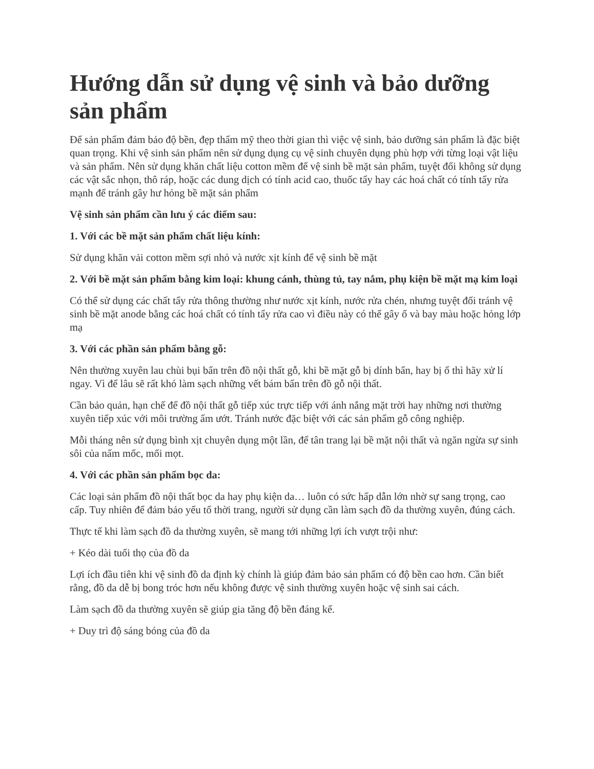Hướng dẫn sử dụng vệ sinh và bảo dưỡng sản phẩm
Để sản phẩm đảm bảo độ bền, đẹp thẩm mỹ theo thời gian thì việc vệ sinh, bảo dưỡng sản phẩm là đặc biệt quan trọng. Khi vệ sinh sản phẩm nên sử dụng dụng cụ vệ sinh chuyên dụng phù hợp với từng loại vật liệu và sản phẩm. Nên sử dụng khăn chất liệu cotton mềm để vệ sinh bề mặt sản phẩm, tuyệt đối không sử dụng các vật sắc nhọn, thô ráp, hoặc các dung dịch có tính acid cao, thuốc tẩy hay các hoá chất có tính tẩy rửa mạnh để tránh gây hư hỏng bề mặt sản phẩm
Vệ sinh sản phẩm cần lưu ý các điểm sau:
1. Với các bề mặt sản phẩm chất liệu kính:
Sử dụng khăn vải cotton mềm sợi nhỏ và nước xịt kính để vệ sinh bề mặt
2. Với bề mặt sản phẩm bằng kim loại: khung cánh, thùng tủ, tay nắm, phụ kiện bề mặt mạ kim loại
Có thể sử dụng các chất tẩy rửa thông thường như nước xịt kính, nước rửa chén, nhưng tuyệt đối tránh vệ sinh bề mặt anode bằng các hoá chất có tính tẩy rửa cao vì điều này có thể gây ố và bay màu hoặc hỏng lớp mạ
3. Với các phần sản phẩm bằng gỗ:
Nên thường xuyên lau chùi bụi bẩn trên đồ nội thất gỗ, khi bề mặt gỗ bị dính bẩn, hay bị ố thì hãy xử lí ngay. Vì để lâu sẽ rất khó làm sạch những vết bám bẩn trên đồ gỗ nội thất.
Cần bảo quản, hạn chế để đồ nội thất gỗ tiếp xúc trực tiếp với ánh nắng mặt trời hay những nơi thường xuyên tiếp xúc với môi trường ẩm ướt. Tránh nước đặc biệt với các sản phẩm gỗ công nghiệp.
Mỗi tháng nên sử dụng bình xịt chuyên dụng một lần, để tân trang lại bề mặt nội thất và ngăn ngừa sự sinh sôi của nấm mốc, mối mọt.
4. Với các phần sản phẩm bọc da:
Các loại sản phẩm đồ nội thất bọc da hay phụ kiện da… luôn có sức hấp dẫn lớn nhờ sự sang trọng, cao cấp. Tuy nhiên để đảm bảo yếu tố thời trang, người sử dụng cần làm sạch đồ da thường xuyên, đúng cách.
Thực tế khi làm sạch đồ da thường xuyên, sẽ mang tới những lợi ích vượt trội như:
+ Kéo dài tuổi thọ của đồ da
Lợi ích đầu tiên khi vệ sinh đồ da định kỳ chính là giúp đảm bảo sản phẩm có độ bền cao hơn. Cần biết rằng, đồ da dễ bị bong tróc hơn nếu không được vệ sinh thường xuyên hoặc vệ sinh sai cách.
Làm sạch đồ da thường xuyên sẽ giúp gia tăng độ bền đáng kể.
+ Duy trì độ sáng bóng của đồ da